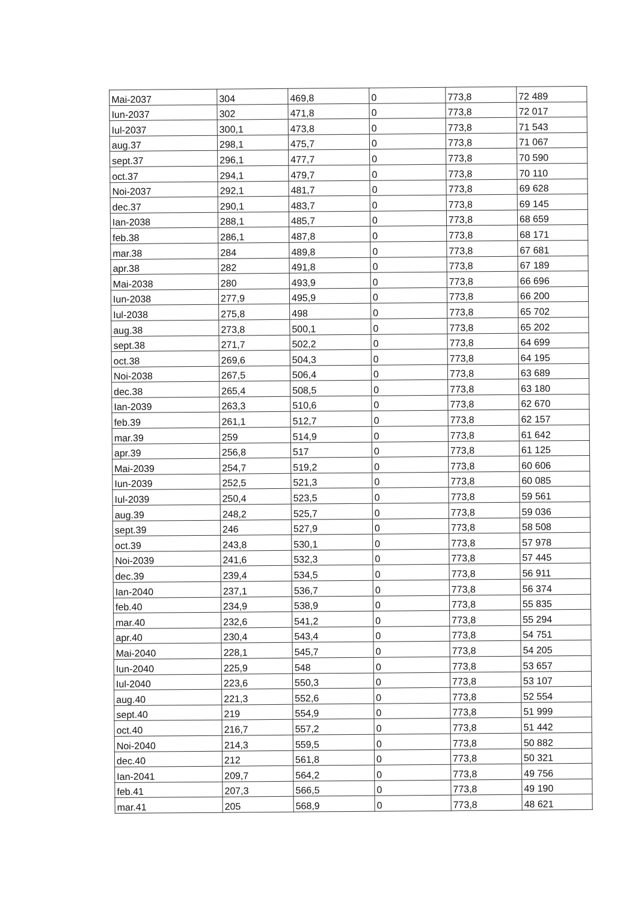| Mai-2037 | 304 | 469,8 | 0 | 773,8 | 72 489 |
| Iun-2037 | 302 | 471,8 | 0 | 773,8 | 72 017 |
| Iul-2037 | 300,1 | 473,8 | 0 | 773,8 | 71 543 |
| aug.37 | 298,1 | 475,7 | 0 | 773,8 | 71 067 |
| sept.37 | 296,1 | 477,7 | 0 | 773,8 | 70 590 |
| oct.37 | 294,1 | 479,7 | 0 | 773,8 | 70 110 |
| Noi-2037 | 292,1 | 481,7 | 0 | 773,8 | 69 628 |
| dec.37 | 290,1 | 483,7 | 0 | 773,8 | 69 145 |
| Ian-2038 | 288,1 | 485,7 | 0 | 773,8 | 68 659 |
| feb.38 | 286,1 | 487,8 | 0 | 773,8 | 68 171 |
| mar.38 | 284 | 489,8 | 0 | 773,8 | 67 681 |
| apr.38 | 282 | 491,8 | 0 | 773,8 | 67 189 |
| Mai-2038 | 280 | 493,9 | 0 | 773,8 | 66 696 |
| Iun-2038 | 277,9 | 495,9 | 0 | 773,8 | 66 200 |
| Iul-2038 | 275,8 | 498 | 0 | 773,8 | 65 702 |
| aug.38 | 273,8 | 500,1 | 0 | 773,8 | 65 202 |
| sept.38 | 271,7 | 502,2 | 0 | 773,8 | 64 699 |
| oct.38 | 269,6 | 504,3 | 0 | 773,8 | 64 195 |
| Noi-2038 | 267,5 | 506,4 | 0 | 773,8 | 63 689 |
| dec.38 | 265,4 | 508,5 | 0 | 773,8 | 63 180 |
| Ian-2039 | 263,3 | 510,6 | 0 | 773,8 | 62 670 |
| feb.39 | 261,1 | 512,7 | 0 | 773,8 | 62 157 |
| mar.39 | 259 | 514,9 | 0 | 773,8 | 61 642 |
| apr.39 | 256,8 | 517 | 0 | 773,8 | 61 125 |
| Mai-2039 | 254,7 | 519,2 | 0 | 773,8 | 60 606 |
| Iun-2039 | 252,5 | 521,3 | 0 | 773,8 | 60 085 |
| Iul-2039 | 250,4 | 523,5 | 0 | 773,8 | 59 561 |
| aug.39 | 248,2 | 525,7 | 0 | 773,8 | 59 036 |
| sept.39 | 246 | 527,9 | 0 | 773,8 | 58 508 |
| oct.39 | 243,8 | 530,1 | 0 | 773,8 | 57 978 |
| Noi-2039 | 241,6 | 532,3 | 0 | 773,8 | 57 445 |
| dec.39 | 239,4 | 534,5 | 0 | 773,8 | 56 911 |
| Ian-2040 | 237,1 | 536,7 | 0 | 773,8 | 56 374 |
| feb.40 | 234,9 | 538,9 | 0 | 773,8 | 55 835 |
| mar.40 | 232,6 | 541,2 | 0 | 773,8 | 55 294 |
| apr.40 | 230,4 | 543,4 | 0 | 773,8 | 54 751 |
| Mai-2040 | 228,1 | 545,7 | 0 | 773,8 | 54 205 |
| Iun-2040 | 225,9 | 548 | 0 | 773,8 | 53 657 |
| Iul-2040 | 223,6 | 550,3 | 0 | 773,8 | 53 107 |
| aug.40 | 221,3 | 552,6 | 0 | 773,8 | 52 554 |
| sept.40 | 219 | 554,9 | 0 | 773,8 | 51 999 |
| oct.40 | 216,7 | 557,2 | 0 | 773,8 | 51 442 |
| Noi-2040 | 214,3 | 559,5 | 0 | 773,8 | 50 882 |
| dec.40 | 212 | 561,8 | 0 | 773,8 | 50 321 |
| Ian-2041 | 209,7 | 564,2 | 0 | 773,8 | 49 756 |
| feb.41 | 207,3 | 566,5 | 0 | 773,8 | 49 190 |
| mar.41 | 205 | 568,9 | 0 | 773,8 | 48 621 |